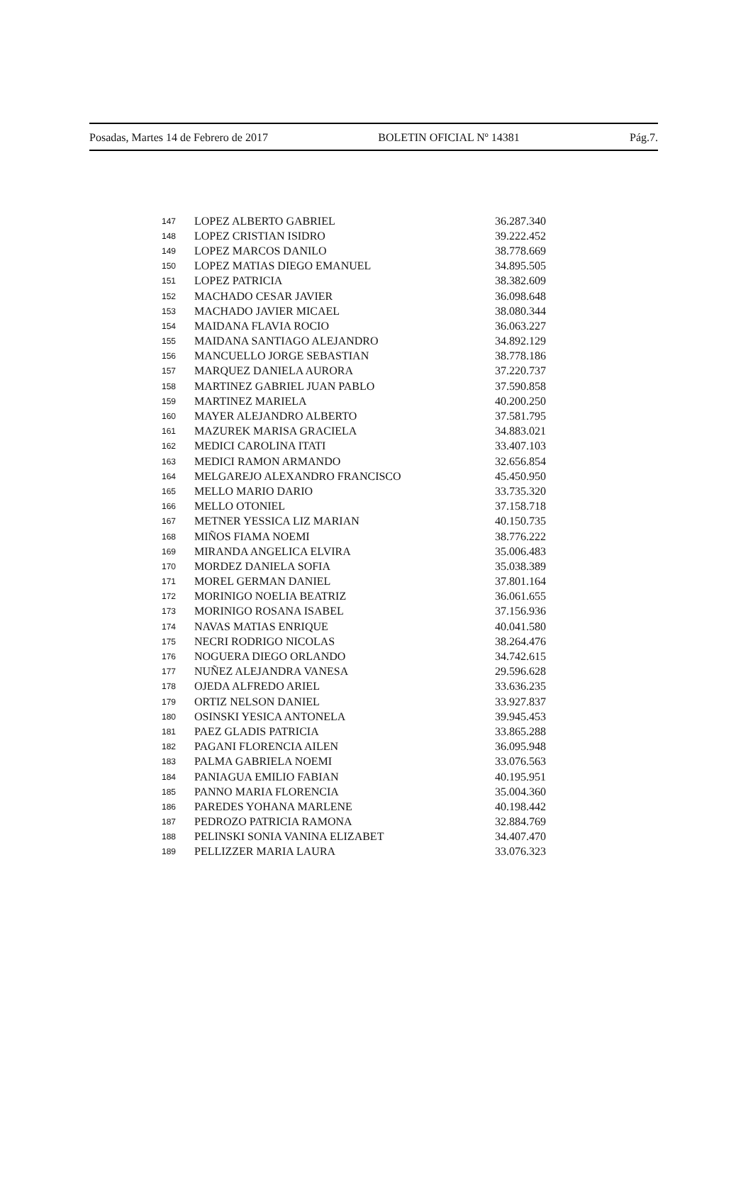Posadas, Martes 14 de Febrero de 2017 BOLETIN OFICIAL Nº 14381 Pág.7.
| 147 | LOPEZ ALBERTO GABRIEL | 36.287.340 |
| 148 | LOPEZ CRISTIAN ISIDRO | 39.222.452 |
| 149 | LOPEZ MARCOS DANILO | 38.778.669 |
| 150 | LOPEZ MATIAS DIEGO EMANUEL | 34.895.505 |
| 151 | LOPEZ PATRICIA | 38.382.609 |
| 152 | MACHADO CESAR JAVIER | 36.098.648 |
| 153 | MACHADO JAVIER MICAEL | 38.080.344 |
| 154 | MAIDANA FLAVIA ROCIO | 36.063.227 |
| 155 | MAIDANA SANTIAGO ALEJANDRO | 34.892.129 |
| 156 | MANCUELLO JORGE SEBASTIAN | 38.778.186 |
| 157 | MARQUEZ DANIELA AURORA | 37.220.737 |
| 158 | MARTINEZ GABRIEL JUAN PABLO | 37.590.858 |
| 159 | MARTINEZ MARIELA | 40.200.250 |
| 160 | MAYER ALEJANDRO ALBERTO | 37.581.795 |
| 161 | MAZUREK MARISA GRACIELA | 34.883.021 |
| 162 | MEDICI CAROLINA ITATI | 33.407.103 |
| 163 | MEDICI RAMON ARMANDO | 32.656.854 |
| 164 | MELGAREJO ALEXANDRO FRANCISCO | 45.450.950 |
| 165 | MELLO MARIO DARIO | 33.735.320 |
| 166 | MELLO OTONIEL | 37.158.718 |
| 167 | METNER YESSICA LIZ MARIAN | 40.150.735 |
| 168 | MIÑOS FIAMA NOEMI | 38.776.222 |
| 169 | MIRANDA ANGELICA ELVIRA | 35.006.483 |
| 170 | MORDEZ DANIELA SOFIA | 35.038.389 |
| 171 | MOREL GERMAN DANIEL | 37.801.164 |
| 172 | MORINIGO NOELIA BEATRIZ | 36.061.655 |
| 173 | MORINIGO ROSANA ISABEL | 37.156.936 |
| 174 | NAVAS MATIAS ENRIQUE | 40.041.580 |
| 175 | NECRI RODRIGO NICOLAS | 38.264.476 |
| 176 | NOGUERA DIEGO ORLANDO | 34.742.615 |
| 177 | NUÑEZ ALEJANDRA VANESA | 29.596.628 |
| 178 | OJEDA ALFREDO ARIEL | 33.636.235 |
| 179 | ORTIZ NELSON DANIEL | 33.927.837 |
| 180 | OSINSKI YESICA ANTONELA | 39.945.453 |
| 181 | PAEZ GLADIS PATRICIA | 33.865.288 |
| 182 | PAGANI FLORENCIA AILEN | 36.095.948 |
| 183 | PALMA GABRIELA NOEMI | 33.076.563 |
| 184 | PANIAGUA EMILIO FABIAN | 40.195.951 |
| 185 | PANNO MARIA FLORENCIA | 35.004.360 |
| 186 | PAREDES YOHANA MARLENE | 40.198.442 |
| 187 | PEDROZO PATRICIA RAMONA | 32.884.769 |
| 188 | PELINSKI SONIA VANINA ELIZABET | 34.407.470 |
| 189 | PELLIZZER MARIA LAURA | 33.076.323 |